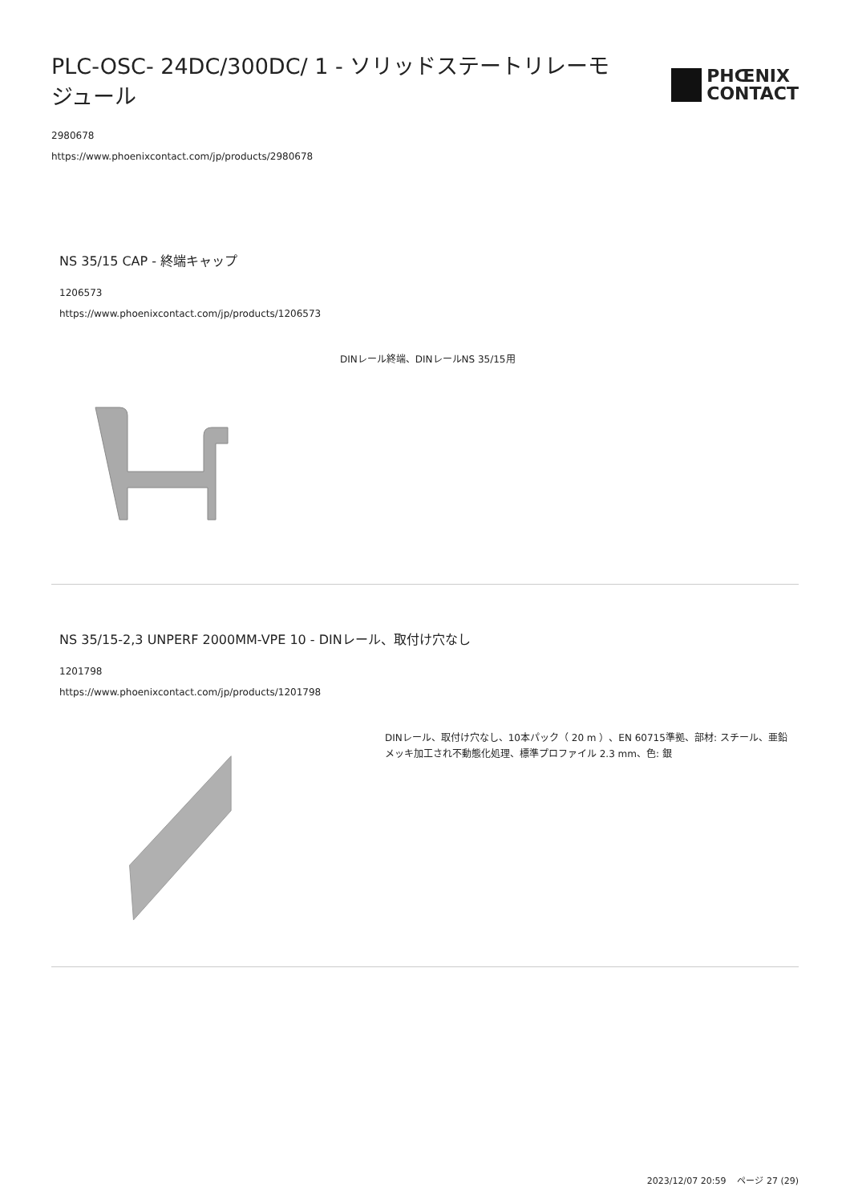PLC-OSC- 24DC/300DC/ 1 - ソリッドステートリレーモジュール
PHŒNIX
CONTACT
2980678
https://www.phoenixcontact.com/jp/products/2980678
NS 35/15 CAP - 終端キャップ
1206573
https://www.phoenixcontact.com/jp/products/1206573
DINレール終端、DINレールNS 35/15用
NS 35/15-2,3 UNPERF 2000MM-VPE 10 - DINレール、取付け穴なし
1201798
https://www.phoenixcontact.com/jp/products/1201798
DINレール、取付け穴なし、10本パック（ 20 m ）、EN 60715準拠、部材: スチール、亜鉛メッキ加工され不動態化処理、標準プロファイル 2.3 mm、色: 銀
2023/12/07 20:59 ページ 27 (29)